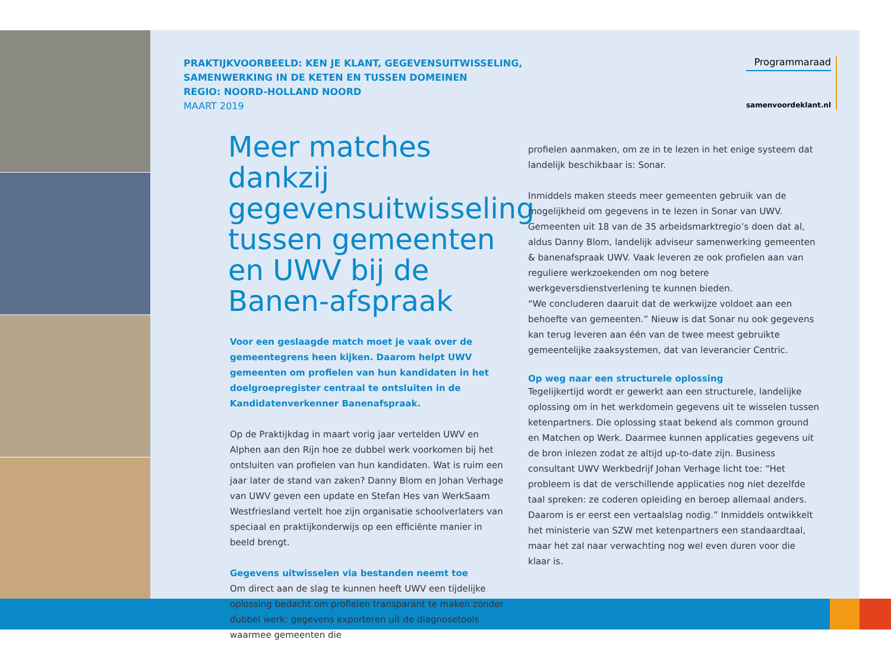PRAKTIJKVOORBEELD: KEN JE KLANT, GEGEVENSUITWISSELING,
SAMENWERKING IN DE KETEN EN TUSSEN DOMEINEN
REGIO: NOORD-HOLLAND NOORD
MAART 2019
Programmaraad
samenvoordeklant.nl
Meer matches dankzij gegevensuitwisseling tussen gemeenten en UWV bij de Banen-afspraak
Voor een geslaagde match moet je vaak over de gemeentegrens heen kijken. Daarom helpt UWV gemeenten om profielen van hun kandidaten in het doelgroepregister centraal te ontsluiten in de Kandidatenverkenner Banenafspraak.
Op de Praktijkdag in maart vorig jaar vertelden UWV en Alphen aan den Rijn hoe ze dubbel werk voorkomen bij het ontsluiten van profielen van hun kandidaten. Wat is ruim een jaar later de stand van zaken? Danny Blom en Johan Verhage van UWV geven een update en Stefan Hes van WerkSaam Westfriesland vertelt hoe zijn organisatie schoolverlaters van speciaal en praktijkonderwijs op een efficiënte manier in beeld brengt.
Gegevens uitwisselen via bestanden neemt toe
Om direct aan de slag te kunnen heeft UWV een tijdelijke oplossing bedacht om profielen transparant te maken zonder dubbel werk: gegevens exporteren uit de diagnosetools waarmee gemeenten die
profielen aanmaken, om ze in te lezen in het enige systeem dat landelijk beschikbaar is: Sonar.
Inmiddels maken steeds meer gemeenten gebruik van de mogelijkheid om gegevens in te lezen in Sonar van UWV. Gemeenten uit 18 van de 35 arbeidsmarktregio’s doen dat al, aldus Danny Blom, landelijk adviseur samenwerking gemeenten & banenafspraak UWV. Vaak leveren ze ook profielen aan van reguliere werkzoekenden om nog betere werkgeversdienstverlening te kunnen bieden.
“We concluderen daaruit dat de werkwijze voldoet aan een behoefte van gemeenten.” Nieuw is dat Sonar nu ook gegevens kan terug leveren aan één van de twee meest gebruikte gemeentelijke zaaksystemen, dat van leverancier Centric.
Op weg naar een structurele oplossing
Tegelijkertijd wordt er gewerkt aan een structurele, landelijke oplossing om in het werkdomein gegevens uit te wisselen tussen ketenpartners. Die oplossing staat bekend als common ground en Matchen op Werk. Daarmee kunnen applicaties gegevens uit de bron inlezen zodat ze altijd up-to-date zijn. Business consultant UWV Werkbedrijf Johan Verhage licht toe: “Het probleem is dat de verschillende applicaties nog niet dezelfde taal spreken: ze coderen opleiding en beroep allemaal anders. Daarom is er eerst een vertaalslag nodig.” Inmiddels ontwikkelt het ministerie van SZW met ketenpartners een standaardtaal, maar het zal naar verwachting nog wel even duren voor die klaar is.